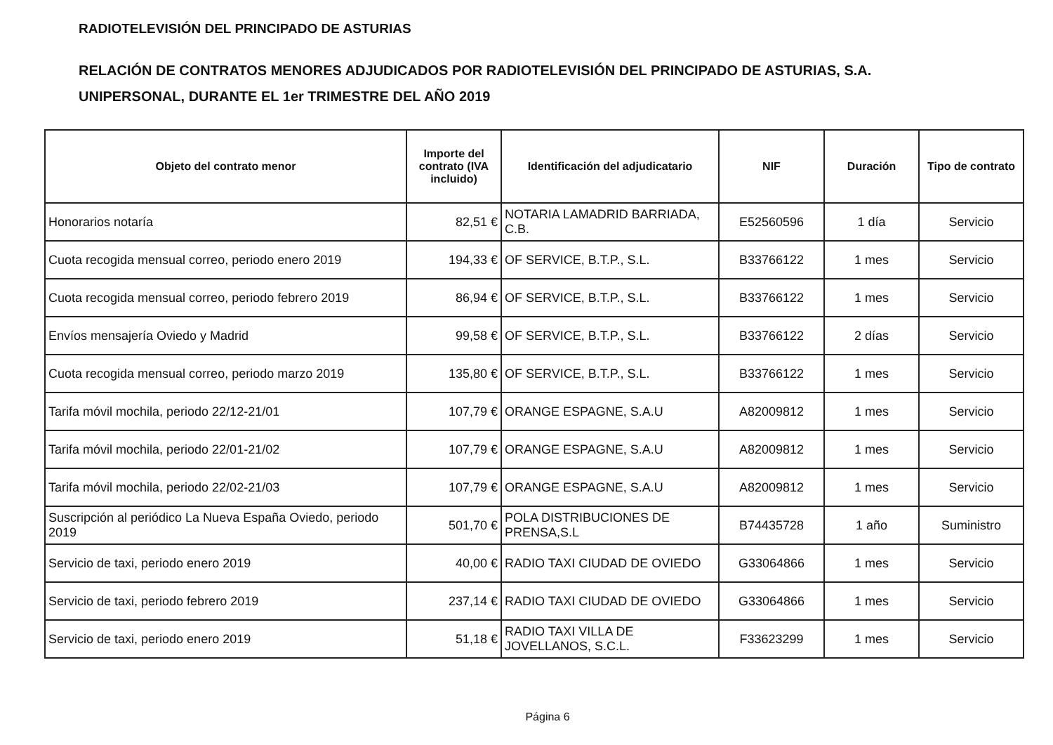RADIOTELEVISIÓN DEL PRINCIPADO DE ASTURIAS
RELACIÓN DE CONTRATOS MENORES ADJUDICADOS POR RADIOTELEVISIÓN DEL PRINCIPADO DE ASTURIAS, S.A.
UNIPERSONAL, DURANTE EL 1er TRIMESTRE DEL AÑO 2019
| Objeto del contrato menor | Importe del contrato (IVA incluido) | Identificación del adjudicatario | NIF | Duración | Tipo de contrato |
| --- | --- | --- | --- | --- | --- |
| Honorarios notaría | 82,51 € | NOTARIA LAMADRID BARRIADA, C.B. | E52560596 | 1 día | Servicio |
| Cuota recogida mensual correo, periodo enero 2019 | 194,33 € | OF SERVICE, B.T.P., S.L. | B33766122 | 1 mes | Servicio |
| Cuota recogida mensual correo, periodo febrero 2019 | 86,94 € | OF SERVICE, B.T.P., S.L. | B33766122 | 1 mes | Servicio |
| Envíos mensajería Oviedo y Madrid | 99,58 € | OF SERVICE, B.T.P., S.L. | B33766122 | 2 días | Servicio |
| Cuota recogida mensual correo, periodo marzo 2019 | 135,80 € | OF SERVICE, B.T.P., S.L. | B33766122 | 1 mes | Servicio |
| Tarifa móvil mochila, periodo 22/12-21/01 | 107,79 € | ORANGE ESPAGNE, S.A.U | A82009812 | 1 mes | Servicio |
| Tarifa móvil mochila, periodo 22/01-21/02 | 107,79 € | ORANGE ESPAGNE, S.A.U | A82009812 | 1 mes | Servicio |
| Tarifa móvil mochila, periodo 22/02-21/03 | 107,79 € | ORANGE ESPAGNE, S.A.U | A82009812 | 1 mes | Servicio |
| Suscripción al periódico La Nueva España Oviedo, periodo 2019 | 501,70 € | POLA DISTRIBUCIONES DE PRENSA,S.L | B74435728 | 1 año | Suministro |
| Servicio de taxi, periodo enero 2019 | 40,00 € | RADIO TAXI CIUDAD DE OVIEDO | G33064866 | 1 mes | Servicio |
| Servicio de taxi, periodo febrero 2019 | 237,14 € | RADIO TAXI CIUDAD DE OVIEDO | G33064866 | 1 mes | Servicio |
| Servicio de taxi, periodo enero 2019 | 51,18 € | RADIO TAXI VILLA DE JOVELLANOS, S.C.L. | F33623299 | 1 mes | Servicio |
Página 6